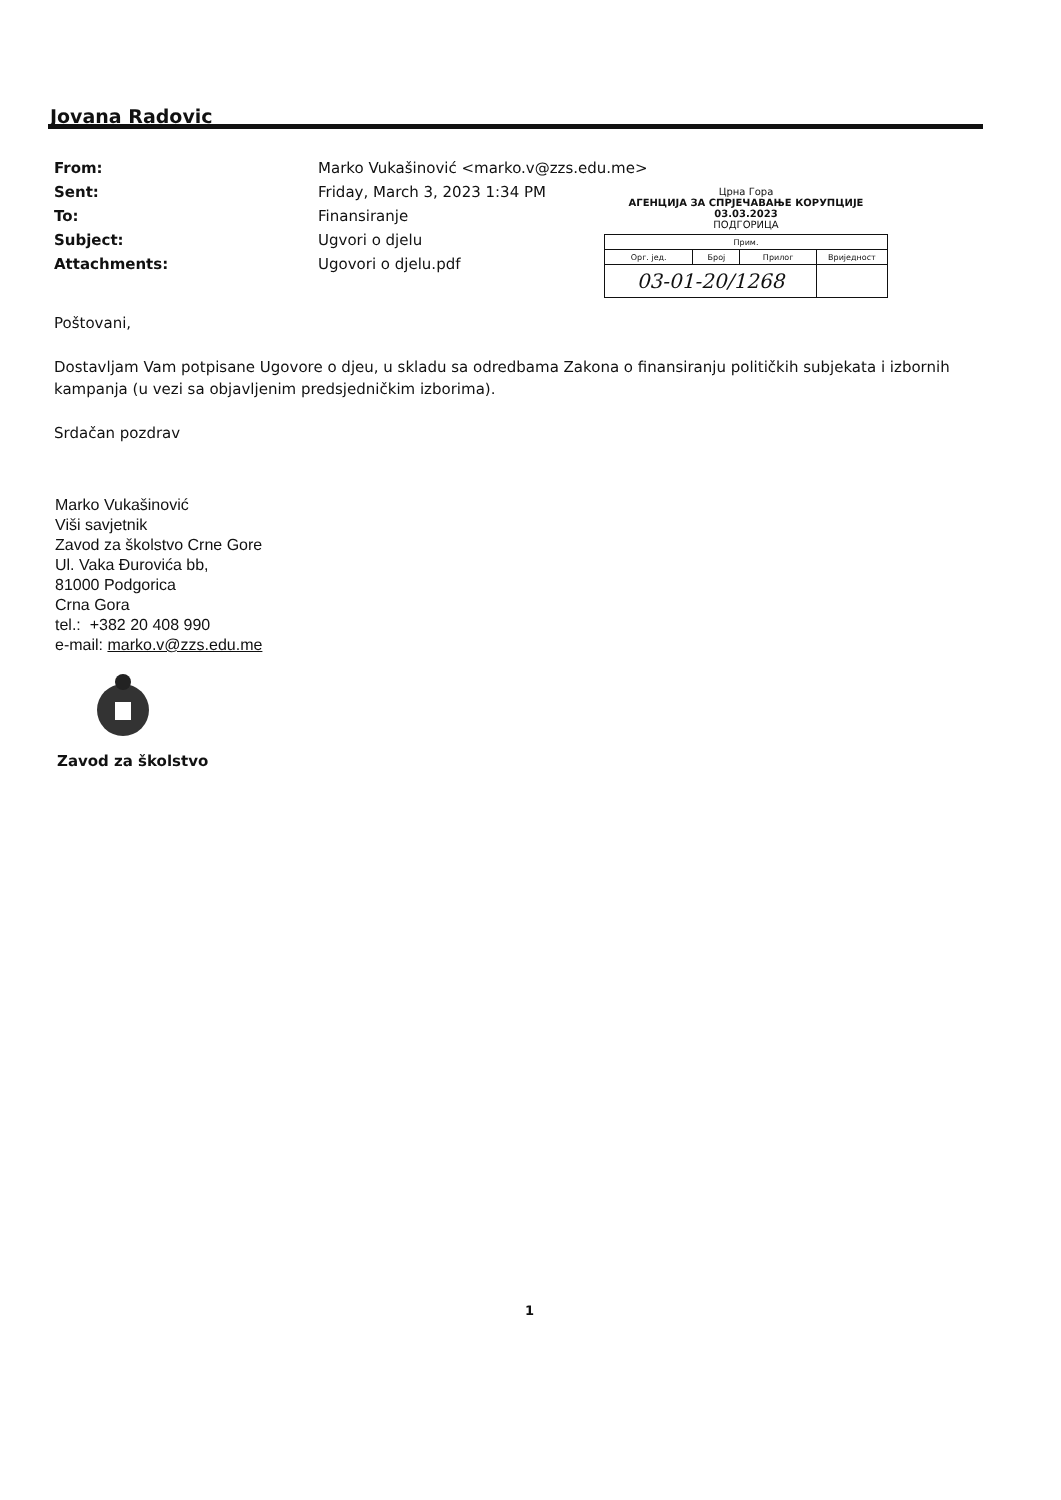Jovana Radovic
| From: | Marko Vukašinović <marko.v@zzs.edu.me> |
| Sent: | Friday, March 3, 2023 1:34 PM |
| To: | Finansiranje |
| Subject: | Ugvori o djelu |
| Attachments: | Ugovori o djelu.pdf |
Црна Гора
АГЕНЦИЈА ЗА СПРЈЕЧАВАЊЕ КОРУПЦИЈЕ 03.03.2023
ПОДГОРИЦА
| Прим. | | | |
| Орг. јед. | Број | Прилог | Вриједност |
| 03-01-20/1268 | | | |
Poštovani,
Dostavljam Vam potpisane Ugovore o djeu, u skladu sa odredbama Zakona o finansiranju političkih subjekata i izbornih kampanja (u vezi sa objavljenim predsjedničkim izborima).
Srdačan pozdrav
Marko Vukašinović
Viši savjetnik
Zavod za školstvo Crne Gore
Ul. Vaka Đurovića bb,
81000 Podgorica
Crna Gora
tel.: +382 20 408 990
e-mail: marko.v@zzs.edu.me
Zavod za školstvo
1